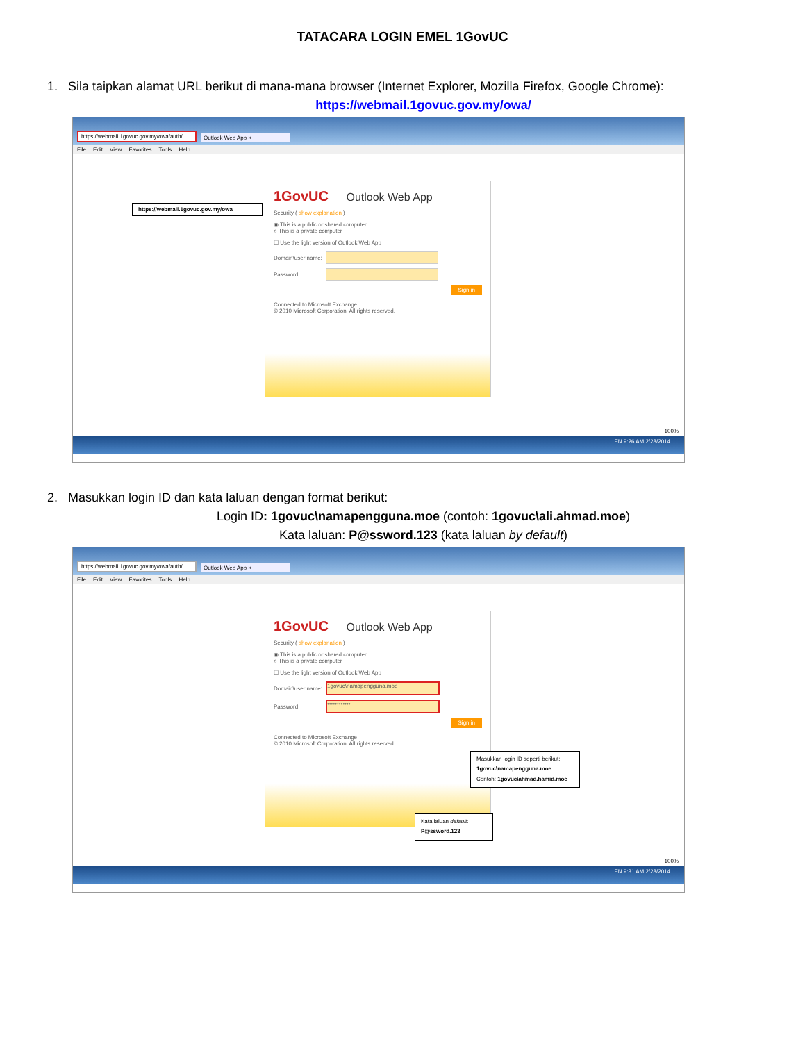TATACARA LOGIN EMEL 1GovUC
1. Sila taipkan alamat URL berikut di mana-mana browser (Internet Explorer, Mozilla Firefox, Google Chrome):
https://webmail.1govuc.gov.my/owa/
https://webmail.1govuc.gov.my/owa/auth/
Outlook Web App ×
File Edit View Favorites Tools Help
https://webmail.1govuc.gov.my/owa
1GovUC Outlook Web App
Security ( show explanation )
◉ This is a public or shared computer
○ This is a private computer
☐ Use the light version of Outlook Web App
Domain\user name:
Password:
Sign in
Connected to Microsoft Exchange
© 2010 Microsoft Corporation. All rights reserved.
100%
EN 9:26 AM 2/28/2014
2. Masukkan login ID dan kata laluan dengan format berikut:
Login ID: 1govuc\namapengguna.moe (contoh: 1govuc\ali.ahmad.moe)
Kata laluan: P@ssword.123 (kata laluan by default)
https://webmail.1govuc.gov.my/owa/auth/
Outlook Web App ×
File Edit View Favorites Tools Help
1GovUC Outlook Web App
Security ( show explanation )
◉ This is a public or shared computer
○ This is a private computer
☐ Use the light version of Outlook Web App
Domain\user name:
1govuc\namapengguna.moe
Password:
••••••••••••
Sign in
Connected to Microsoft Exchange
© 2010 Microsoft Corporation. All rights reserved.
Masukkan login ID seperti berikut:
1govuc\namapengguna.moe
Contoh: 1govuc\ahmad.hamid.moe
Kata laluan default:
P@ssword.123
100%
EN 9:31 AM 2/28/2014